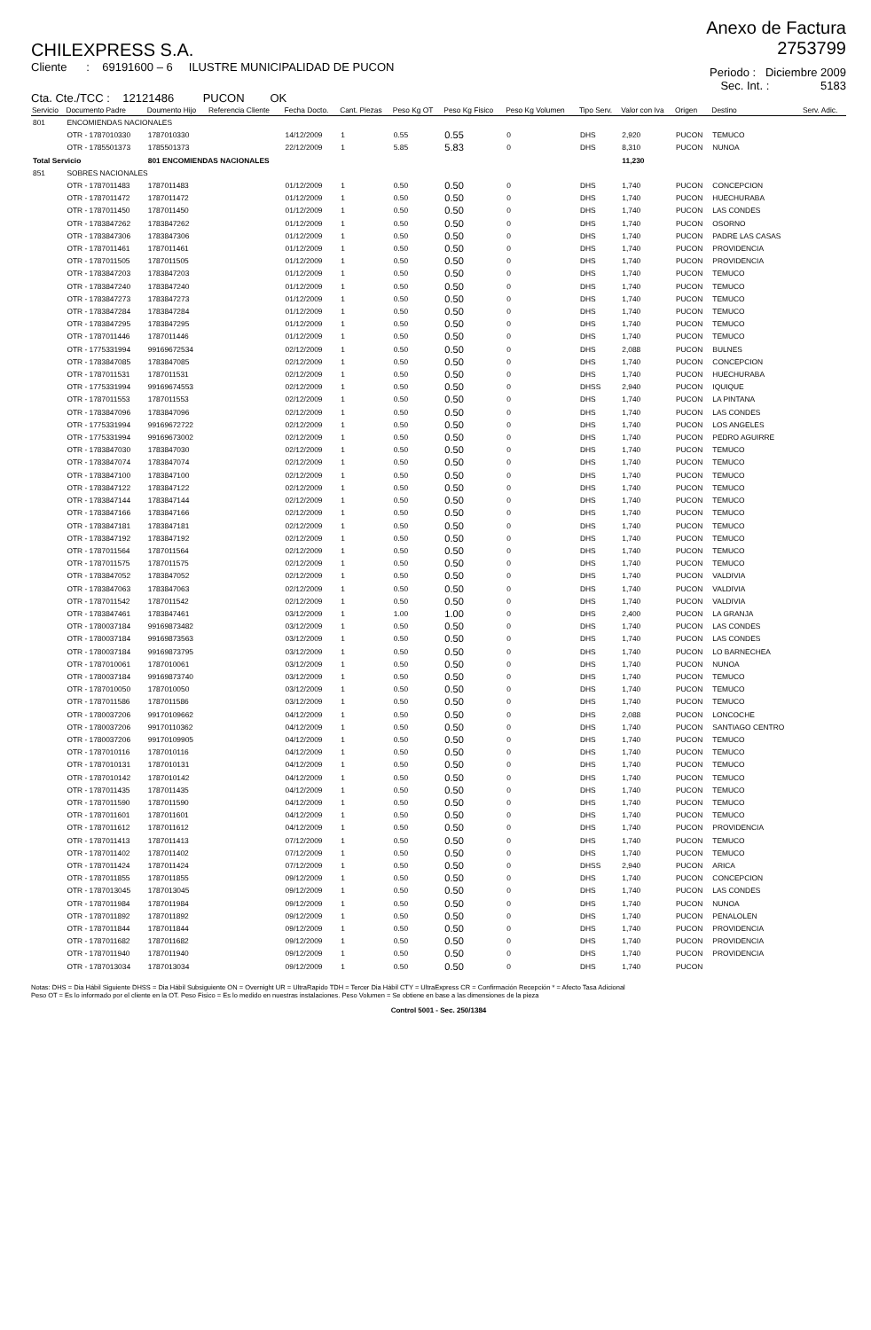CHILEXPRESS S.A.
Cliente : 69191600 – 6 ILUSTRE MUNICIPALIDAD DE PUCON
Cta. Cte./TCC : 12121486 PUCON OK
Anexo de Factura
2753799
Periodo : Diciembre 2009
Sec. Int. : 5183
| Servicio | Documento Padre | Doumento Hijo | Referencia Cliente | Fecha Docto. | Cant. Piezas | Peso Kg OT | Peso Kg Fisico | Peso Kg Volumen | Tipo Serv. | Valor con Iva | Origen | Destino | Serv. Adic. |
| --- | --- | --- | --- | --- | --- | --- | --- | --- | --- | --- | --- | --- | --- |
| 801 | ENCOMIENDAS NACIONALES | | | | | | | | | | | | |
| | OTR - 1787010330 | 1787010330 | | 14/12/2009 | 1 | 0.55 | 0.55 | 0 | DHS | 2,920 | PUCON | TEMUCO | |
| | OTR - 1785501373 | 1785501373 | | 22/12/2009 | 1 | 5.85 | 5.83 | 0 | DHS | 8,310 | PUCON | NUNOA | |
| Total Servicio | | 801 ENCOMIENDAS NACIONALES | | | | | | | | 11,230 | | | |
| 851 | SOBRES NACIONALES | | | | | | | | | | | | |
| | OTR - 1787011483 | 1787011483 | | 01/12/2009 | 1 | 0.50 | 0.50 | 0 | DHS | 1,740 | PUCON | CONCEPCION | |
| | OTR - 1787011472 | 1787011472 | | 01/12/2009 | 1 | 0.50 | 0.50 | 0 | DHS | 1,740 | PUCON | HUECHURABA | |
| | OTR - 1787011450 | 1787011450 | | 01/12/2009 | 1 | 0.50 | 0.50 | 0 | DHS | 1,740 | PUCON | LAS CONDES | |
| | OTR - 1783847262 | 1783847262 | | 01/12/2009 | 1 | 0.50 | 0.50 | 0 | DHS | 1,740 | PUCON | OSORNO | |
| | OTR - 1783847306 | 1783847306 | | 01/12/2009 | 1 | 0.50 | 0.50 | 0 | DHS | 1,740 | PUCON | PADRE LAS CASAS | |
| | OTR - 1787011461 | 1787011461 | | 01/12/2009 | 1 | 0.50 | 0.50 | 0 | DHS | 1,740 | PUCON | PROVIDENCIA | |
| | OTR - 1787011505 | 1787011505 | | 01/12/2009 | 1 | 0.50 | 0.50 | 0 | DHS | 1,740 | PUCON | PROVIDENCIA | |
| | OTR - 1783847203 | 1783847203 | | 01/12/2009 | 1 | 0.50 | 0.50 | 0 | DHS | 1,740 | PUCON | TEMUCO | |
| | OTR - 1783847240 | 1783847240 | | 01/12/2009 | 1 | 0.50 | 0.50 | 0 | DHS | 1,740 | PUCON | TEMUCO | |
| | OTR - 1783847273 | 1783847273 | | 01/12/2009 | 1 | 0.50 | 0.50 | 0 | DHS | 1,740 | PUCON | TEMUCO | |
| | OTR - 1783847284 | 1783847284 | | 01/12/2009 | 1 | 0.50 | 0.50 | 0 | DHS | 1,740 | PUCON | TEMUCO | |
| | OTR - 1783847295 | 1783847295 | | 01/12/2009 | 1 | 0.50 | 0.50 | 0 | DHS | 1,740 | PUCON | TEMUCO | |
| | OTR - 1787011446 | 1787011446 | | 01/12/2009 | 1 | 0.50 | 0.50 | 0 | DHS | 1,740 | PUCON | TEMUCO | |
| | OTR - 1775331994 | 99169672534 | | 02/12/2009 | 1 | 0.50 | 0.50 | 0 | DHS | 2,088 | PUCON | BULNES | |
| | OTR - 1783847085 | 1783847085 | | 02/12/2009 | 1 | 0.50 | 0.50 | 0 | DHS | 1,740 | PUCON | CONCEPCION | |
| | OTR - 1787011531 | 1787011531 | | 02/12/2009 | 1 | 0.50 | 0.50 | 0 | DHS | 1,740 | PUCON | HUECHURABA | |
| | OTR - 1775331994 | 99169674553 | | 02/12/2009 | 1 | 0.50 | 0.50 | 0 | DHSS | 2,940 | PUCON | IQUIQUE | |
| | OTR - 1787011553 | 1787011553 | | 02/12/2009 | 1 | 0.50 | 0.50 | 0 | DHS | 1,740 | PUCON | LA PINTANA | |
| | OTR - 1783847096 | 1783847096 | | 02/12/2009 | 1 | 0.50 | 0.50 | 0 | DHS | 1,740 | PUCON | LAS CONDES | |
| | OTR - 1775331994 | 99169672722 | | 02/12/2009 | 1 | 0.50 | 0.50 | 0 | DHS | 1,740 | PUCON | LOS ANGELES | |
| | OTR - 1775331994 | 99169673002 | | 02/12/2009 | 1 | 0.50 | 0.50 | 0 | DHS | 1,740 | PUCON | PEDRO AGUIRRE | |
| | OTR - 1783847030 | 1783847030 | | 02/12/2009 | 1 | 0.50 | 0.50 | 0 | DHS | 1,740 | PUCON | TEMUCO | |
| | OTR - 1783847074 | 1783847074 | | 02/12/2009 | 1 | 0.50 | 0.50 | 0 | DHS | 1,740 | PUCON | TEMUCO | |
| | OTR - 1783847100 | 1783847100 | | 02/12/2009 | 1 | 0.50 | 0.50 | 0 | DHS | 1,740 | PUCON | TEMUCO | |
| | OTR - 1783847122 | 1783847122 | | 02/12/2009 | 1 | 0.50 | 0.50 | 0 | DHS | 1,740 | PUCON | TEMUCO | |
| | OTR - 1783847144 | 1783847144 | | 02/12/2009 | 1 | 0.50 | 0.50 | 0 | DHS | 1,740 | PUCON | TEMUCO | |
| | OTR - 1783847166 | 1783847166 | | 02/12/2009 | 1 | 0.50 | 0.50 | 0 | DHS | 1,740 | PUCON | TEMUCO | |
| | OTR - 1783847181 | 1783847181 | | 02/12/2009 | 1 | 0.50 | 0.50 | 0 | DHS | 1,740 | PUCON | TEMUCO | |
| | OTR - 1783847192 | 1783847192 | | 02/12/2009 | 1 | 0.50 | 0.50 | 0 | DHS | 1,740 | PUCON | TEMUCO | |
| | OTR - 1787011564 | 1787011564 | | 02/12/2009 | 1 | 0.50 | 0.50 | 0 | DHS | 1,740 | PUCON | TEMUCO | |
| | OTR - 1787011575 | 1787011575 | | 02/12/2009 | 1 | 0.50 | 0.50 | 0 | DHS | 1,740 | PUCON | TEMUCO | |
| | OTR - 1783847052 | 1783847052 | | 02/12/2009 | 1 | 0.50 | 0.50 | 0 | DHS | 1,740 | PUCON | VALDIVIA | |
| | OTR - 1783847063 | 1783847063 | | 02/12/2009 | 1 | 0.50 | 0.50 | 0 | DHS | 1,740 | PUCON | VALDIVIA | |
| | OTR - 1787011542 | 1787011542 | | 02/12/2009 | 1 | 0.50 | 0.50 | 0 | DHS | 1,740 | PUCON | VALDIVIA | |
| | OTR - 1783847461 | 1783847461 | | 03/12/2009 | 1 | 1.00 | 1.00 | 0 | DHS | 2,400 | PUCON | LA GRANJA | |
| | OTR - 1780037184 | 99169873482 | | 03/12/2009 | 1 | 0.50 | 0.50 | 0 | DHS | 1,740 | PUCON | LAS CONDES | |
| | OTR - 1780037184 | 99169873563 | | 03/12/2009 | 1 | 0.50 | 0.50 | 0 | DHS | 1,740 | PUCON | LAS CONDES | |
| | OTR - 1780037184 | 99169873795 | | 03/12/2009 | 1 | 0.50 | 0.50 | 0 | DHS | 1,740 | PUCON | LO BARNECHEA | |
| | OTR - 1787010061 | 1787010061 | | 03/12/2009 | 1 | 0.50 | 0.50 | 0 | DHS | 1,740 | PUCON | NUNOA | |
| | OTR - 1780037184 | 99169873740 | | 03/12/2009 | 1 | 0.50 | 0.50 | 0 | DHS | 1,740 | PUCON | TEMUCO | |
| | OTR - 1787010050 | 1787010050 | | 03/12/2009 | 1 | 0.50 | 0.50 | 0 | DHS | 1,740 | PUCON | TEMUCO | |
| | OTR - 1787011586 | 1787011586 | | 03/12/2009 | 1 | 0.50 | 0.50 | 0 | DHS | 1,740 | PUCON | TEMUCO | |
| | OTR - 1780037206 | 99170109662 | | 04/12/2009 | 1 | 0.50 | 0.50 | 0 | DHS | 2,088 | PUCON | LONCOCHE | |
| | OTR - 1780037206 | 99170110362 | | 04/12/2009 | 1 | 0.50 | 0.50 | 0 | DHS | 1,740 | PUCON | SANTIAGO CENTRO | |
| | OTR - 1780037206 | 99170109905 | | 04/12/2009 | 1 | 0.50 | 0.50 | 0 | DHS | 1,740 | PUCON | TEMUCO | |
| | OTR - 1787010116 | 1787010116 | | 04/12/2009 | 1 | 0.50 | 0.50 | 0 | DHS | 1,740 | PUCON | TEMUCO | |
| | OTR - 1787010131 | 1787010131 | | 04/12/2009 | 1 | 0.50 | 0.50 | 0 | DHS | 1,740 | PUCON | TEMUCO | |
| | OTR - 1787010142 | 1787010142 | | 04/12/2009 | 1 | 0.50 | 0.50 | 0 | DHS | 1,740 | PUCON | TEMUCO | |
| | OTR - 1787011435 | 1787011435 | | 04/12/2009 | 1 | 0.50 | 0.50 | 0 | DHS | 1,740 | PUCON | TEMUCO | |
| | OTR - 1787011590 | 1787011590 | | 04/12/2009 | 1 | 0.50 | 0.50 | 0 | DHS | 1,740 | PUCON | TEMUCO | |
| | OTR - 1787011601 | 1787011601 | | 04/12/2009 | 1 | 0.50 | 0.50 | 0 | DHS | 1,740 | PUCON | TEMUCO | |
| | OTR - 1787011612 | 1787011612 | | 04/12/2009 | 1 | 0.50 | 0.50 | 0 | DHS | 1,740 | PUCON | PROVIDENCIA | |
| | OTR - 1787011413 | 1787011413 | | 07/12/2009 | 1 | 0.50 | 0.50 | 0 | DHS | 1,740 | PUCON | TEMUCO | |
| | OTR - 1787011402 | 1787011402 | | 07/12/2009 | 1 | 0.50 | 0.50 | 0 | DHS | 1,740 | PUCON | TEMUCO | |
| | OTR - 1787011424 | 1787011424 | | 07/12/2009 | 1 | 0.50 | 0.50 | 0 | DHSS | 2,940 | PUCON | ARICA | |
| | OTR - 1787011855 | 1787011855 | | 09/12/2009 | 1 | 0.50 | 0.50 | 0 | DHS | 1,740 | PUCON | CONCEPCION | |
| | OTR - 1787013045 | 1787013045 | | 09/12/2009 | 1 | 0.50 | 0.50 | 0 | DHS | 1,740 | PUCON | LAS CONDES | |
| | OTR - 1787011984 | 1787011984 | | 09/12/2009 | 1 | 0.50 | 0.50 | 0 | DHS | 1,740 | PUCON | NUNOA | |
| | OTR - 1787011892 | 1787011892 | | 09/12/2009 | 1 | 0.50 | 0.50 | 0 | DHS | 1,740 | PUCON | PENALOLEN | |
| | OTR - 1787011844 | 1787011844 | | 09/12/2009 | 1 | 0.50 | 0.50 | 0 | DHS | 1,740 | PUCON | PROVIDENCIA | |
| | OTR - 1787011682 | 1787011682 | | 09/12/2009 | 1 | 0.50 | 0.50 | 0 | DHS | 1,740 | PUCON | PROVIDENCIA | |
| | OTR - 1787011940 | 1787011940 | | 09/12/2009 | 1 | 0.50 | 0.50 | 0 | DHS | 1,740 | PUCON | PROVIDENCIA | |
| | OTR - 1787013034 | 1787013034 | | 09/12/2009 | 1 | 0.50 | 0.50 | 0 | DHS | 1,740 | PUCON | | |
Notas: DHS = Dia Hábil Siguiente DHSS = Dia Hábil Subsiguiente ON = Overnight UR = UltraRapido TDH = Tercer Dia Hábil CTY = UltraExpress CR = Confirmación Recepción * = Afecto Tasa Adicional
Peso OT = Es lo informado por el cliente en la OT. Peso Fisico = Es lo medido en nuestras instalaciones. Peso Volumen = Se obtiene en base a las dimensiones de la pieza
Control 5001 - Sec. 250/1384